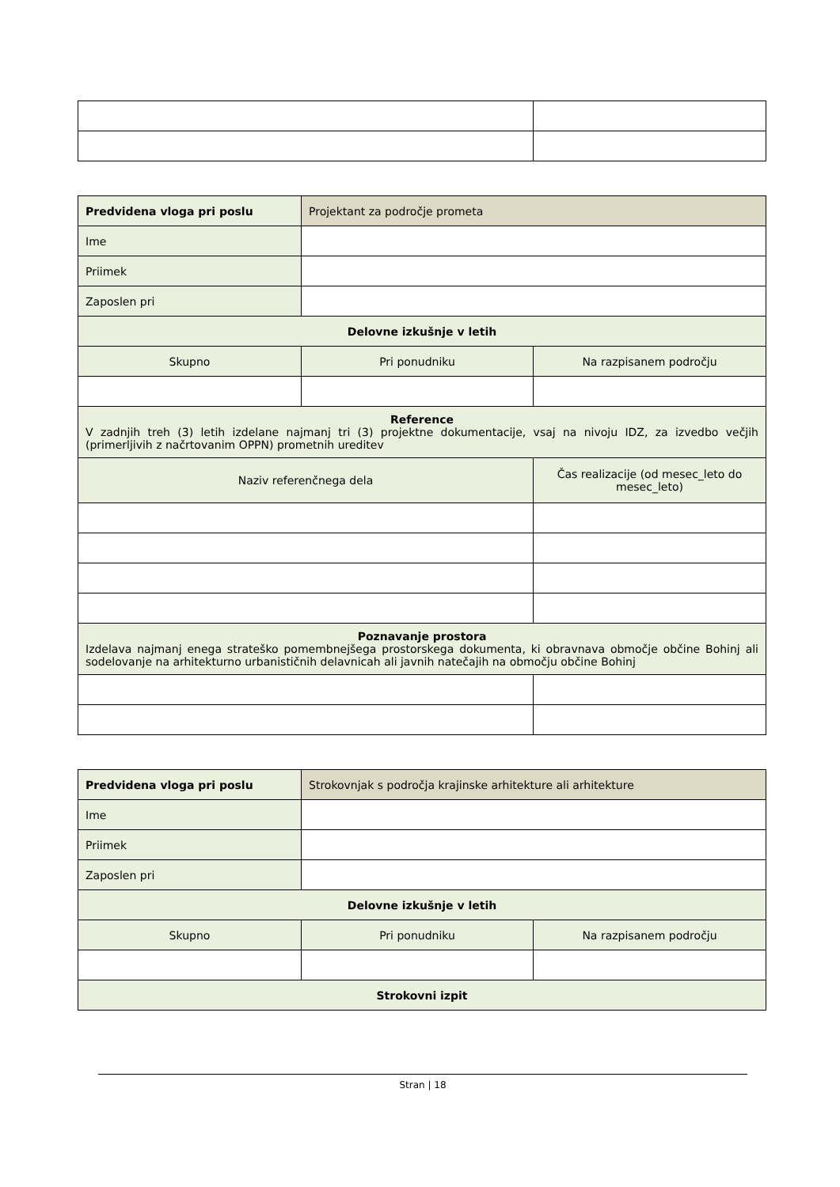| Predvidena vloga pri poslu | Projektant za področje prometa | |
| Ime | | |
| Priimek | | |
| Zaposlen pri | | |
| Delovne izkušnje v letih | | |
| Skupno | Pri ponudniku | Na razpisanem področju |
| Reference V zadnjih treh (3) letih izdelane najmanj tri (3) projektne dokumentacije, vsaj na nivoju IDZ, za izvedbo večjih (primerljivih z načrtovanim OPPN) prometnih ureditev | | |
| Naziv referenčnega dela | | Čas realizacije (od mesec_leto do mesec_leto) |
| Poznavanje prostora Izdelava najmanj enega strateško pomembnejšega prostorskega dokumenta, ki obravnava območje občine Bohinj ali sodelovanje na arhitekturno urbanističnih delavnicah ali javnih natečajih na območju občine Bohinj | | |
| Predvidena vloga pri poslu | Strokovnjak s področja krajinske arhitekture ali arhitekture | |
| Ime | | |
| Priimek | | |
| Zaposlen pri | | |
| Delovne izkušnje v letih | | |
| Skupno | Pri ponudniku | Na razpisanem področju |
| Strokovni izpit | | |
Stran | 18